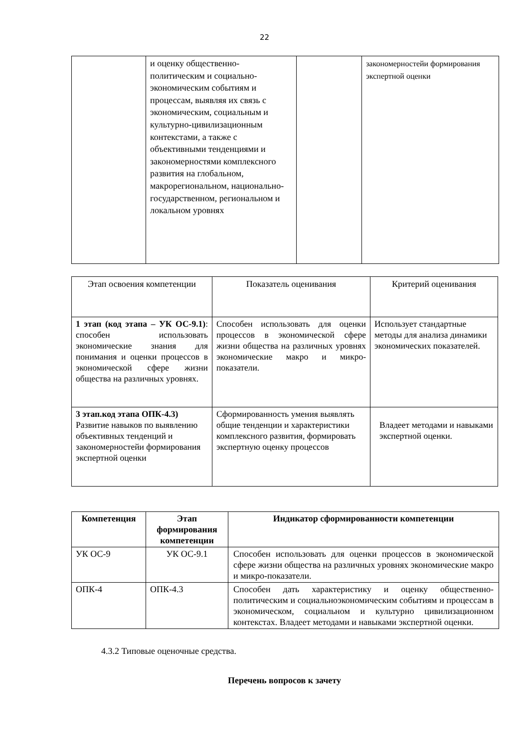22
| | и оценку общественно-политическим и социально-экономическим событиям и процессам, выявляя их связь с экономическим, социальным и культурно-цивилизационным контекстами, а также с объективными тенденциями и закономерностями комплексного развития на глобальном, макрорегиональном, национально-государственном, региональном и локальном уровнях | | закономерностейи формирования экспертной оценки |
| Этап освоения компетенции | Показатель оценивания | Критерий оценивания |
| --- | --- | --- |
| 1 этап (код этапа – УК ОС-9.1) : способен использовать экономические знания для понимания и оценки процессов в экономической сфере жизни общества на различных уровнях. | Способен использовать для оценки процессов в экономической сфере жизни общества на различных уровнях экономические макро и микро-показатели. | Использует стандартные методы для анализа динамики экономических показателей. |
| 3 этап.код этапа ОПК-4.3) Развитие навыков по выявлению объективных тенденций и закономерностейи формирования экспертной оценки | Сформированность умения выявлять общие тенденции и характеристики комплексного развития, формировать экспертную оценку процессов | Владеет методами и навыками экспертной оценки. |
| Компетенция | Этап формирования компетенции | Индикатор сформированности компетенции |
| --- | --- | --- |
| УК ОС-9 | УК ОС-9.1 | Способен использовать для оценки процессов в экономической сфере жизни общества на различных уровнях экономические макро и микро-показатели. |
| ОПК-4 | ОПК-4.3 | Способен дать характеристику и оценку общественно-политическим и социальноэкономическим событиям и процессам в экономическом, социальном и культурно цивилизационном контекстах. Владеет методами и навыками экспертной оценки. |
4.3.2 Типовые оценочные средства.
Перечень вопросов к зачету